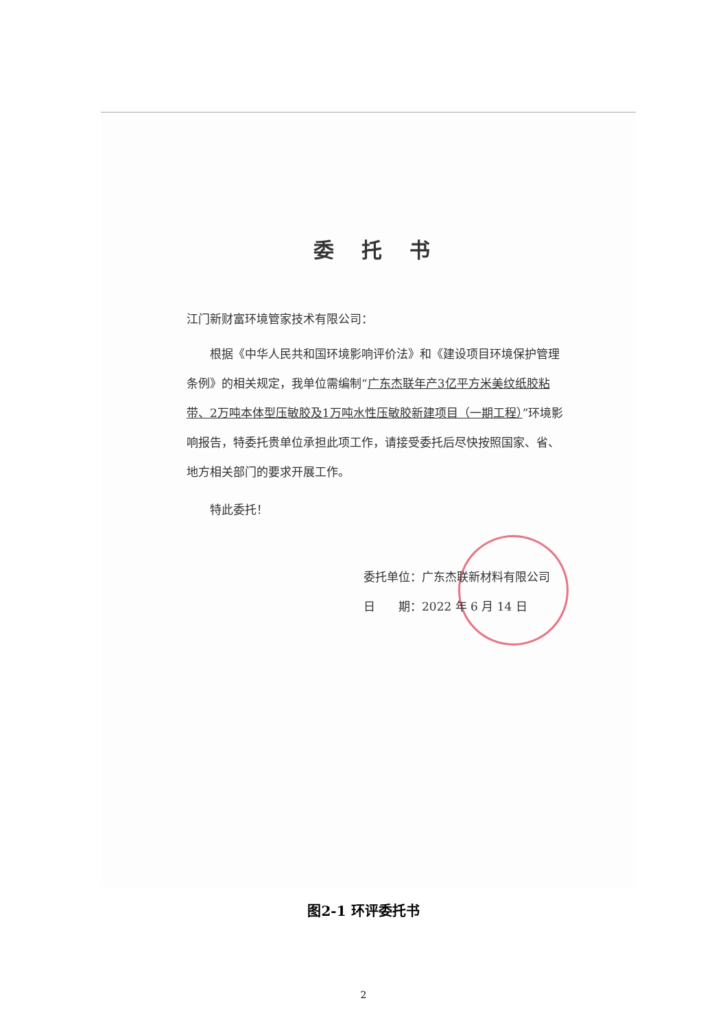委托书
江门新财富环境管家技术有限公司：
  根据《中华人民共和国环境影响评价法》和《建设项目环境保护管理条例》的相关规定，我单位需编制“广东杰联年产3亿平方米美纹纸胶粘带、2万吨本体型压敏胶及1万吨水性压敏胶新建项目（一期工程）”环境影响报告，特委托贵单位承担此项工作，请接受委托后尽快按照国家、省、地方相关部门的要求开展工作。
  特此委托！
委托单位：广东杰联新材料有限公司
日  期：2022 年 6 月 14 日
图2-1 环评委托书
2